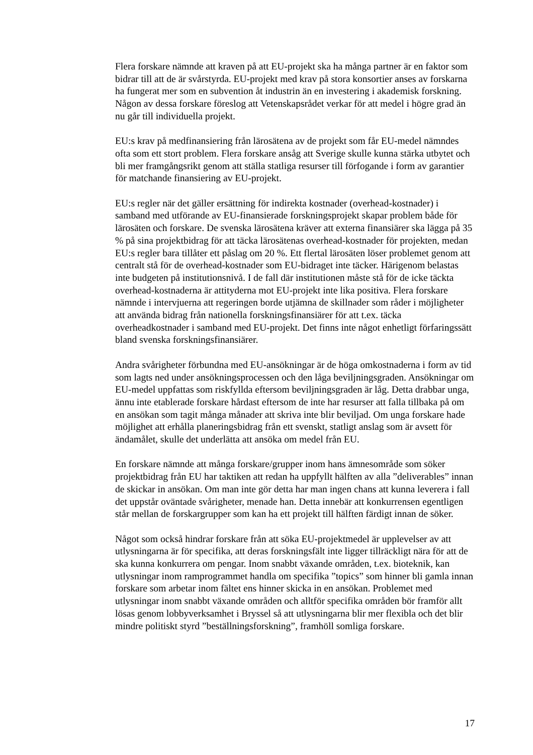Flera forskare nämnde att kraven på att EU-projekt ska ha många partner är en faktor som bidrar till att de är svårstyrda. EU-projekt med krav på stora konsortier anses av forskarna ha fungerat mer som en subvention åt industrin än en investering i akademisk forskning. Någon av dessa forskare föreslog att Vetenskapsrådet verkar för att medel i högre grad än nu går till individuella projekt.
EU:s krav på medfinansiering från lärosätena av de projekt som får EU-medel nämndes ofta som ett stort problem. Flera forskare ansåg att Sverige skulle kunna stärka utbytet och bli mer framgångsrikt genom att ställa statliga resurser till förfogande i form av garantier för matchande finansiering av EU-projekt.
EU:s regler när det gäller ersättning för indirekta kostnader (overhead-kostnader) i samband med utförande av EU-finansierade forskningsprojekt skapar problem både för lärosäten och forskare. De svenska lärosätena kräver att externa finansiärer ska lägga på 35 % på sina projektbidrag för att täcka lärosätenas overhead-kostnader för projekten, medan EU:s regler bara tillåter ett påslag om 20 %. Ett flertal lärosäten löser problemet genom att centralt stå för de overhead-kostnader som EU-bidraget inte täcker. Härigenom belastas inte budgeten på institutionsnivå. I de fall där institutionen måste stå för de icke täckta overhead-kostnaderna är attityderna mot EU-projekt inte lika positiva. Flera forskare nämnde i intervjuerna att regeringen borde utjämna de skillnader som råder i möjligheter att använda bidrag från nationella forskningsfinansiärer för att t.ex. täcka overheadkostnader i samband med EU-projekt. Det finns inte något enhetligt förfaringssätt bland svenska forskningsfinansiärer.
Andra svårigheter förbundna med EU-ansökningar är de höga omkostnaderna i form av tid som lagts ned under ansökningsprocessen och den låga beviljningsgraden. Ansökningar om EU-medel uppfattas som riskfyllda eftersom beviljningsgraden är låg. Detta drabbar unga, ännu inte etablerade forskare hårdast eftersom de inte har resurser att falla tillbaka på om en ansökan som tagit många månader att skriva inte blir beviljad. Om unga forskare hade möjlighet att erhålla planeringsbidrag från ett svenskt, statligt anslag som är avsett för ändamålet, skulle det underlätta att ansöka om medel från EU.
En forskare nämnde att många forskare/grupper inom hans ämnesområde som söker projektbidrag från EU har taktiken att redan ha uppfyllt hälften av alla ”deliverables” innan de skickar in ansökan. Om man inte gör detta har man ingen chans att kunna leverera i fall det uppstår oväntade svårigheter, menade han. Detta innebär att konkurrensen egentligen står mellan de forskargrupper som kan ha ett projekt till hälften färdigt innan de söker.
Något som också hindrar forskare från att söka EU-projektmedel är upplevelser av att utlysningarna är för specifika, att deras forskningsfält inte ligger tillräckligt nära för att de ska kunna konkurrera om pengar. Inom snabbt växande områden, t.ex. bioteknik, kan utlysningar inom ramprogrammet handla om specifika ”topics” som hinner bli gamla innan forskare som arbetar inom fältet ens hinner skicka in en ansökan. Problemet med utlysningar inom snabbt växande områden och alltför specifika områden bör framför allt lösas genom lobbyverksamhet i Bryssel så att utlysningarna blir mer flexibla och det blir mindre politiskt styrd ”beställningsforskning”, framhöll somliga forskare.
17